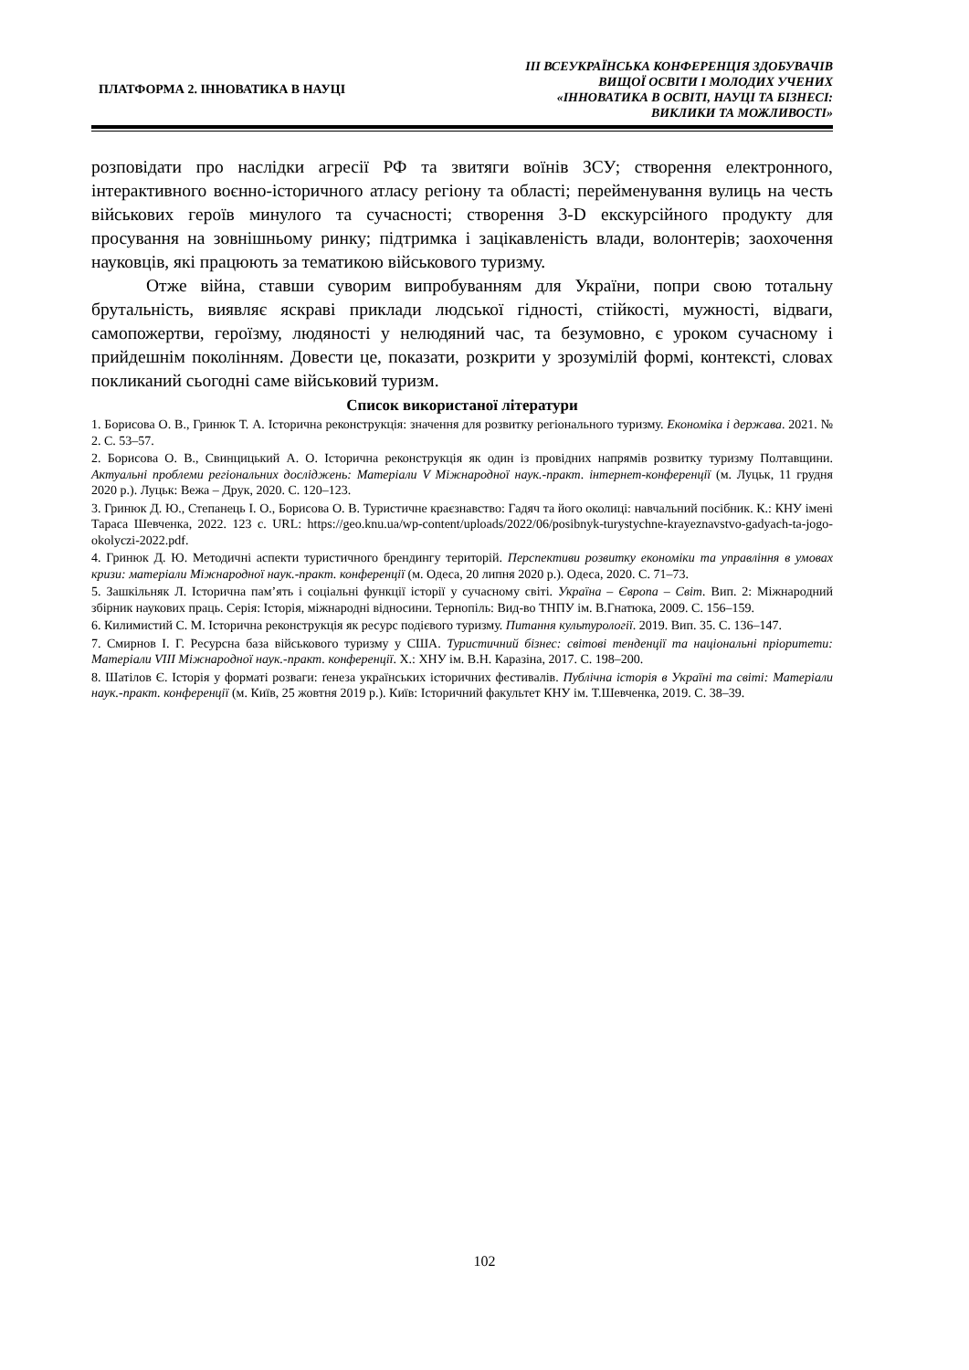ПЛАТФОРМА 2. ІННОВАТИКА В НАУЦІ
ІІІ ВСЕУКРАЇНСЬКА КОНФЕРЕНЦІЯ ЗДОБУВАЧІВ
ВИЩОЇ ОСВІТИ І МОЛОДИХ УЧЕНИХ
«ІННОВАТИКА В ОСВІТІ, НАУЦІ ТА БІЗНЕСІ:
ВИКЛИКИ ТА МОЖЛИВОСТІ»
розповідати про наслідки агресії РФ та звитяги воїнів ЗСУ; створення електронного, інтерактивного воєнно-історичного атласу регіону та області; перейменування вулиць на честь військових героїв минулого та сучасності; створення 3-D екскурсійного продукту для просування на зовнішньому ринку; підтримка і зацікавленість влади, волонтерів; заохочення науковців, які працюють за тематикою військового туризму.
Отже війна, ставши суворим випробуванням для України, попри свою тотальну брутальність, виявляє яскраві приклади людської гідності, стійкості, мужності, відваги, самопожертви, героїзму, людяності у нелюдяний час, та безумовно, є уроком сучасному і прийдешнім поколінням. Довести це, показати, розкрити у зрозумілій формі, контексті, словах покликаний сьогодні саме військовий туризм.
Список використаної літератури
1. Борисова О. В., Гринюк Т. А. Історична реконструкція: значення для розвитку регіонального туризму. Економіка і держава. 2021. № 2. С. 53–57.
2. Борисова О. В., Свинцицький А. О. Історична реконструкція як один із провідних напрямів розвитку туризму Полтавщини. Актуальні проблеми регіональних досліджень: Матеріали V Міжнародної наук.-практ. інтернет-конференції (м. Луцьк, 11 грудня 2020 р.). Луцьк: Вежа – Друк, 2020. С. 120–123.
3. Гринюк Д. Ю., Степанець І. О., Борисова О. В. Туристичне краєзнавство: Гадяч та його околиці: навчальний посібник. К.: КНУ імені Тараса Шевченка, 2022. 123 с. URL: https://geo.knu.ua/wp-content/uploads/2022/06/posibnyk-turystychne-krayeznavstvo-gadyach-ta-jogo-okolyczi-2022.pdf.
4. Гринюк Д. Ю. Методичні аспекти туристичного брендингу територій. Перспективи розвитку економіки та управління в умовах кризи: матеріали Міжнародної наук.-практ. конференції (м. Одеса, 20 липня 2020 р.). Одеса, 2020. С. 71–73.
5. Зашкільняк Л. Історична пам’ять і соціальні функції історії у сучасному світі. Україна – Європа – Світ. Вип. 2: Міжнародний збірник наукових праць. Серія: Історія, міжнародні відносини. Тернопіль: Вид-во ТНПУ ім. В.Гнатюка, 2009. С. 156–159.
6. Килимистий С. М. Історична реконструкція як ресурс подієвого туризму. Питання культурології. 2019. Вип. 35. С. 136–147.
7. Смирнов І. Г. Ресурсна база військового туризму у США. Туристичний бізнес: світові тенденції та національні пріоритети: Матеріали VIII Міжнародної наук.-практ. конференції. Х.: ХНУ ім. В.Н. Каразіна, 2017. С. 198–200.
8. Шатілов Є. Історія у форматі розваги: ґенеза українських історичних фестивалів. Публічна історія в Україні та світі: Матеріали наук.-практ. конференції (м. Київ, 25 жовтня 2019 р.). Київ: Історичний факультет КНУ ім. Т.Шевченка, 2019. С. 38–39.
102